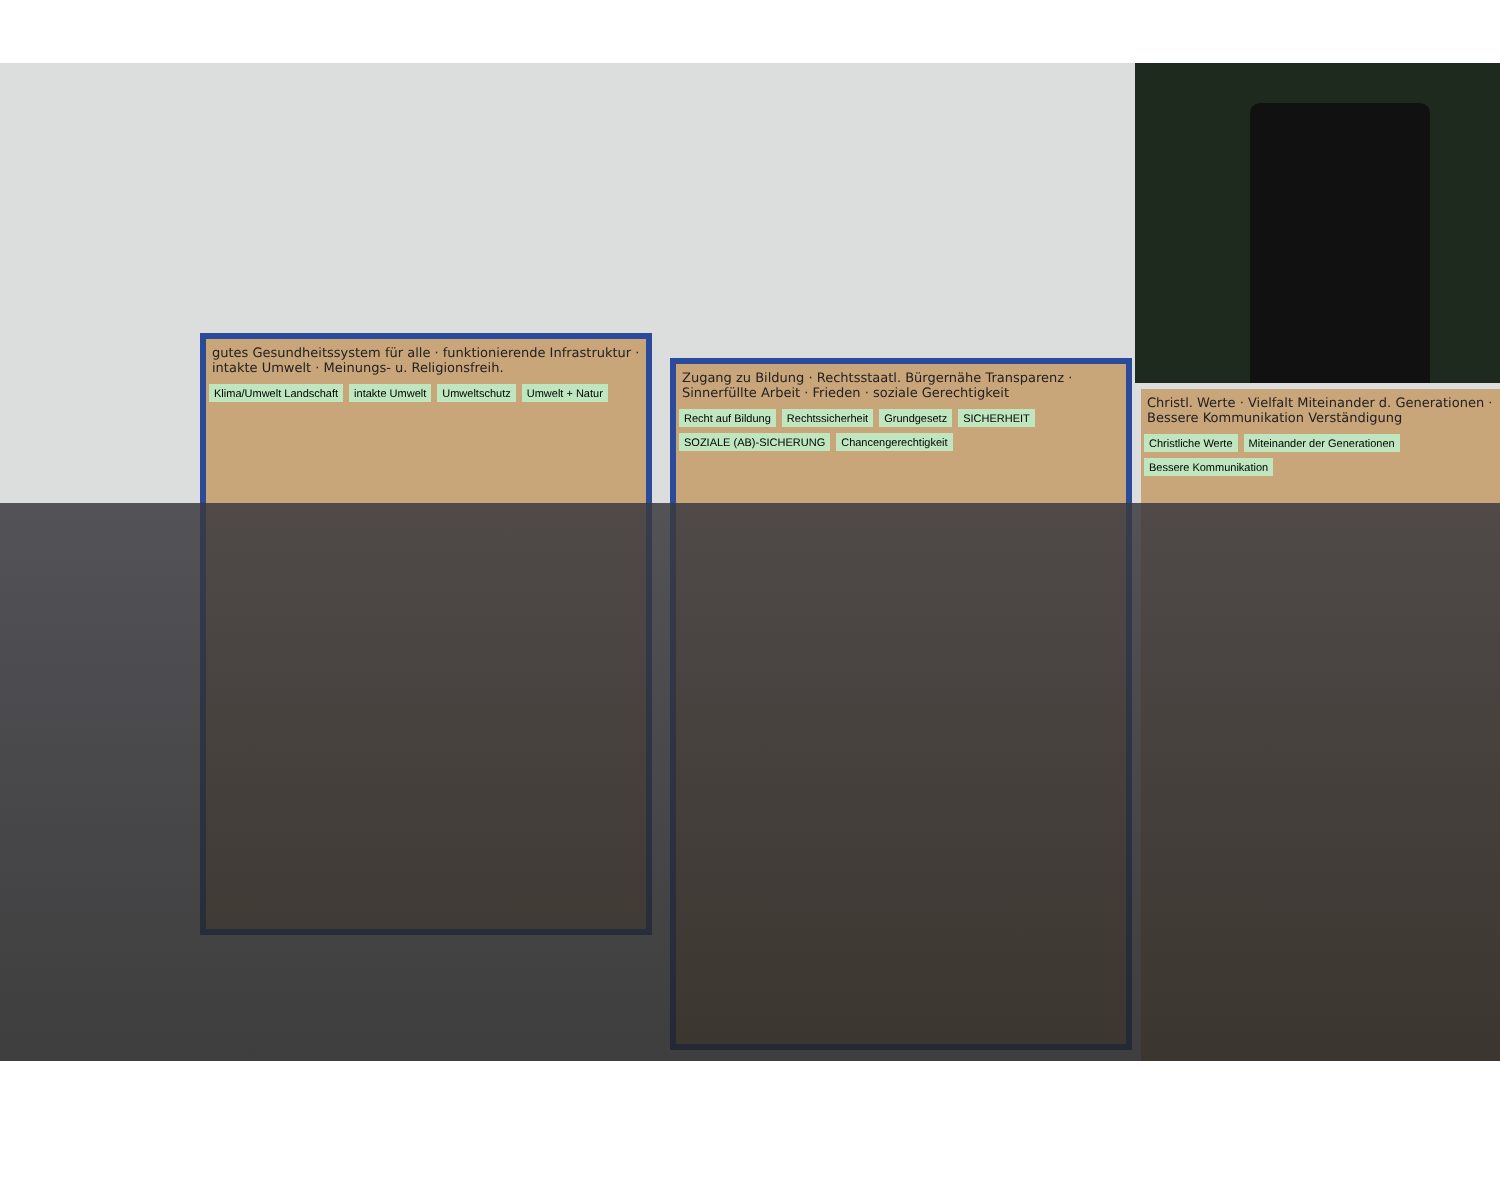gutes Gesundheitssystem für alle · funktionierende Infrastruktur · intakte Umwelt · Meinungs- u. Religionsfreih.
Klima/Umwelt Landschaft intakte Umwelt Umweltschutz Umwelt + Natur
Zugang zu Bildung · Rechtsstaatl. Bürgernähe Transparenz · Sinnerfüllte Arbeit · Frieden · soziale Gerechtigkeit
Recht auf Bildung Rechtssicherheit Grundgesetz SICHERHEIT SOZIALE (AB)-SICHERUNG Chancengerechtigkeit
Christl. Werte · Vielfalt Miteinander d. Generationen · Bessere Kommunikation Verständigung
Christliche Werte Miteinander der Generationen Bessere Kommunikation